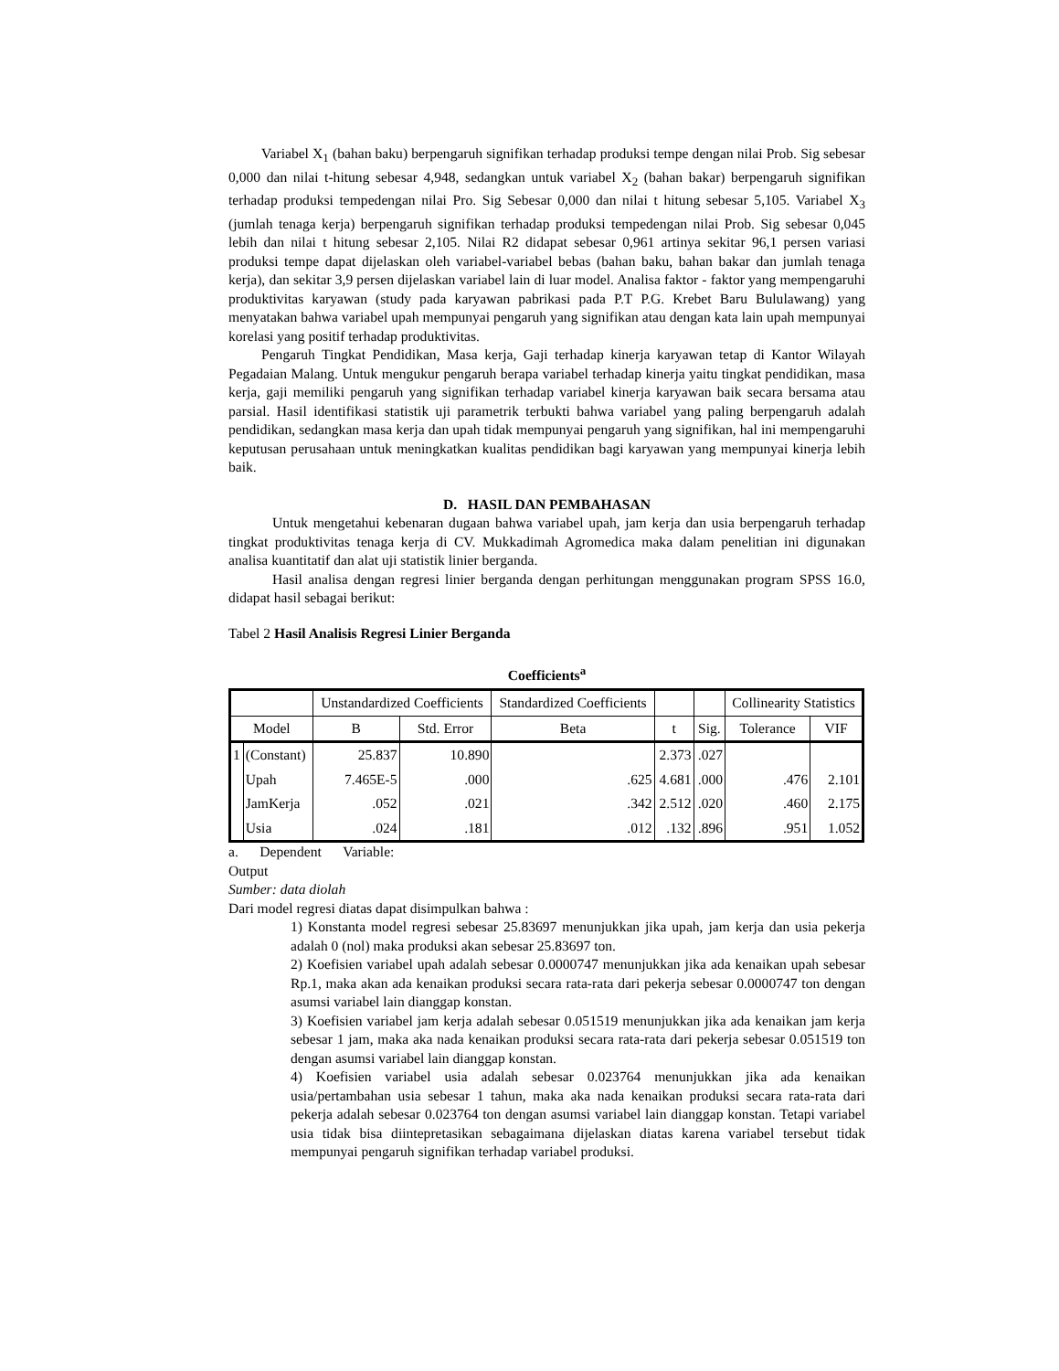Variabel X<sub>1</sub> (bahan baku) berpengaruh signifikan terhadap produksi tempe dengan nilai Prob. Sig sebesar 0,000 dan nilai t-hitung sebesar 4,948, sedangkan untuk variabel X<sub>2</sub> (bahan bakar) berpengaruh signifikan terhadap produksi tempedengan nilai Pro. Sig Sebesar 0,000 dan nilai t hitung sebesar 5,105. Variabel X<sub>3</sub> (jumlah tenaga kerja) berpengaruh signifikan terhadap produksi tempedengan nilai Prob. Sig sebesar 0,045 lebih dan nilai t hitung sebesar 2,105. Nilai R2 didapat sebesar 0,961 artinya sekitar 96,1 persen variasi produksi tempe dapat dijelaskan oleh variabel-variabel bebas (bahan baku, bahan bakar dan jumlah tenaga kerja), dan sekitar 3,9 persen dijelaskan variabel lain di luar model. Analisa faktor - faktor yang mempengaruhi produktivitas karyawan (study pada karyawan pabrikasi pada P.T P.G. Krebet Baru Bululawang) yang menyatakan bahwa variabel upah mempunyai pengaruh yang signifikan atau dengan kata lain upah mempunyai korelasi yang positif terhadap produktivitas.
Pengaruh Tingkat Pendidikan, Masa kerja, Gaji terhadap kinerja karyawan tetap di Kantor Wilayah Pegadaian Malang. Untuk mengukur pengaruh berapa variabel terhadap kinerja yaitu tingkat pendidikan, masa kerja, gaji memiliki pengaruh yang signifikan terhadap variabel kinerja karyawan baik secara bersama atau parsial. Hasil identifikasi statistik uji parametrik terbukti bahwa variabel yang paling berpengaruh adalah pendidikan, sedangkan masa kerja dan upah tidak mempunyai pengaruh yang signifikan, hal ini mempengaruhi keputusan perusahaan untuk meningkatkan kualitas pendidikan bagi karyawan yang mempunyai kinerja lebih baik.
D. HASIL DAN PEMBAHASAN
Untuk mengetahui kebenaran dugaan bahwa variabel upah, jam kerja dan usia berpengaruh terhadap tingkat produktivitas tenaga kerja di CV. Mukkadimah Agromedica maka dalam penelitian ini digunakan analisa kuantitatif dan alat uji statistik linier berganda.
Hasil analisa dengan regresi linier berganda dengan perhitungan menggunakan program SPSS 16.0, didapat hasil sebagai berikut:
Tabel 2 Hasil Analisis Regresi Linier Berganda
Coefficients<sup>a</sup>
| | | Unstandardized Coefficients | | Standardized Coefficients | | | Collinearity Statistics | |
| --- | --- | --- | --- | --- | --- | --- | --- | --- |
| Model | | B | Std. Error | Beta | t | Sig. | Tolerance | VIF |
| 1 | (Constant) | 25.837 | 10.890 | | 2.373 | .027 | | |
| | Upah | 7.465E-5 | .000 | .625 | 4.681 | .000 | .476 | 2.101 |
| | JamKerja | .052 | .021 | .342 | 2.512 | .020 | .460 | 2.175 |
| | Usia | .024 | .181 | .012 | .132 | .896 | .951 | 1.052 |
a. Dependent Variable:
Output
Sumber: data diolah
Dari model regresi diatas dapat disimpulkan bahwa :
1) Konstanta model regresi sebesar 25.83697 menunjukkan jika upah, jam kerja dan usia pekerja adalah 0 (nol) maka produksi akan sebesar 25.83697 ton.
2) Koefisien variabel upah adalah sebesar 0.0000747 menunjukkan jika ada kenaikan upah sebesar Rp.1, maka akan ada kenaikan produksi secara rata-rata dari pekerja sebesar 0.0000747 ton dengan asumsi variabel lain dianggap konstan.
3) Koefisien variabel jam kerja adalah sebesar 0.051519 menunjukkan jika ada kenaikan jam kerja sebesar 1 jam, maka aka nada kenaikan produksi secara rata-rata dari pekerja sebesar 0.051519 ton dengan asumsi variabel lain dianggap konstan.
4) Koefisien variabel usia adalah sebesar 0.023764 menunjukkan jika ada kenaikan usia/pertambahan usia sebesar 1 tahun, maka aka nada kenaikan produksi secara rata-rata dari pekerja adalah sebesar 0.023764 ton dengan asumsi variabel lain dianggap konstan. Tetapi variabel usia tidak bisa diintepretasikan sebagaimana dijelaskan diatas karena variabel tersebut tidak mempunyai pengaruh signifikan terhadap variabel produksi.